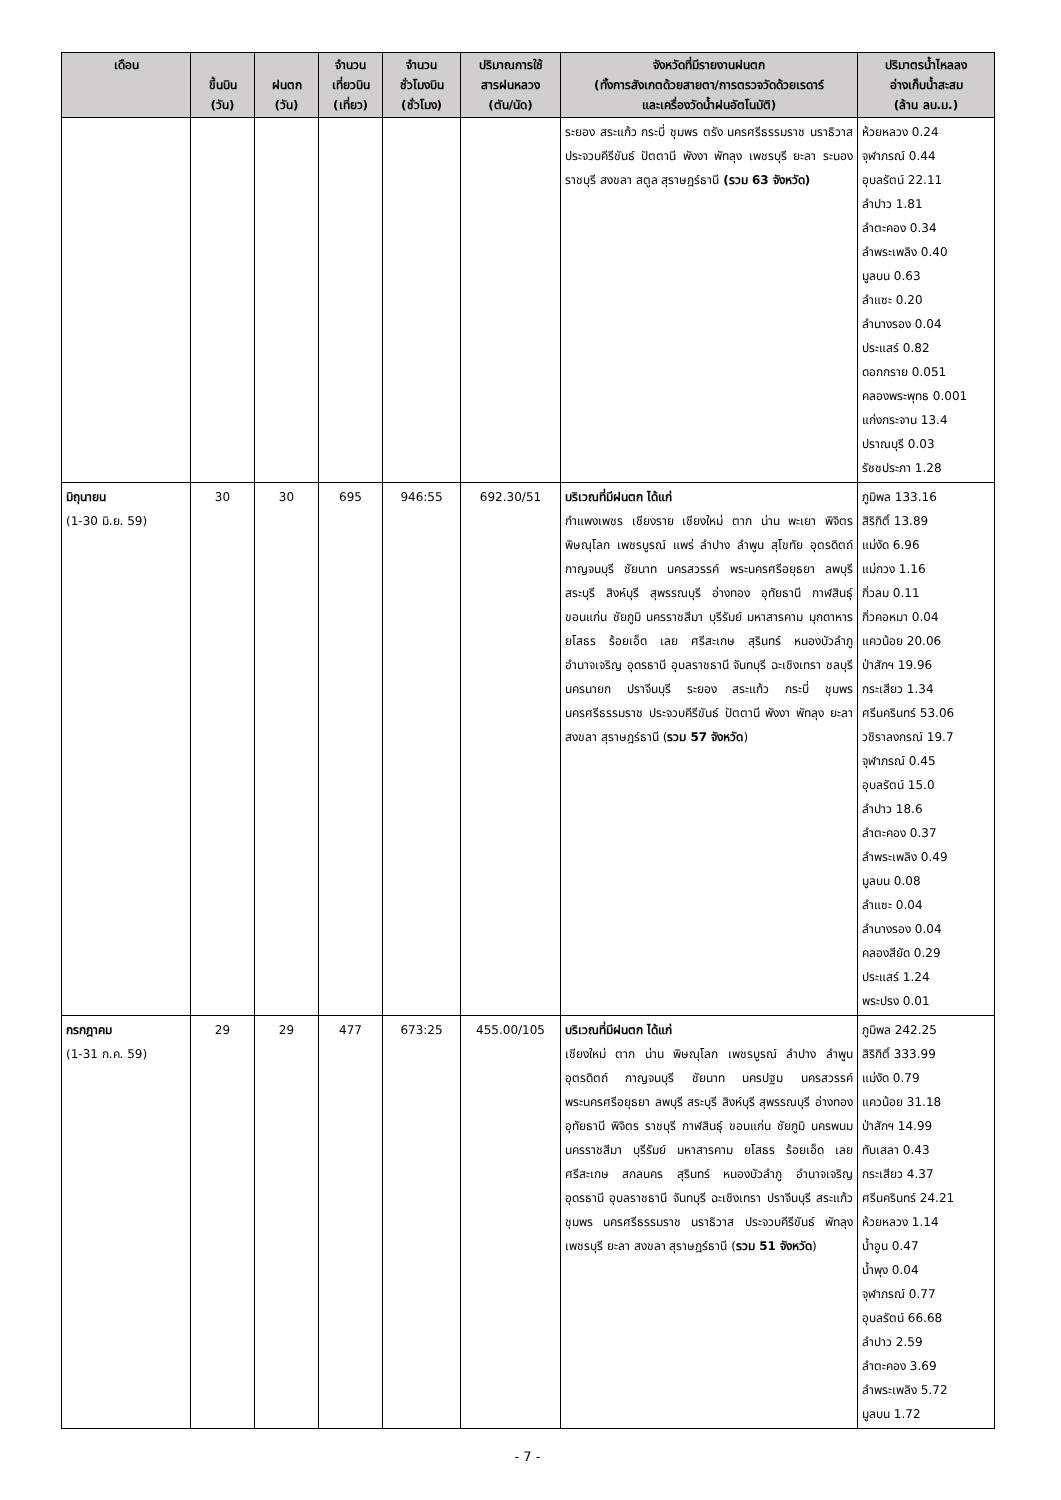| เดือน | ขึ้นบิน (วัน) | ฝนตก (วัน) | จำนวน เที่ยวบิน (เที่ยว) | จำนวน ชั่วโมงบิน (ชั่วโมง) | ปริมาณการใช้ สารฝนหลวง (ตัน/นัด) | จังหวัดที่มีรายงานฝนตก (ทั้งการสังเกตด้วยสายตา/การตรวจวัดด้วยเรดาร์ และเครื่องวัดน้ำฝนอัตโนมัติ) | ปริมาตรน้ำไหลลง อ่างเก็บน้ำสะสม (ล้าน ลบ.ม.) |
| --- | --- | --- | --- | --- | --- | --- | --- |
| | | | | | | ระยอง สระแก้ว กระบี่ ชุมพร ตรัง นครศรีธรรมราช นราธิวาส ประจวบคีรีขันธ์ ปัตตานี พังงา พัทลุง เพชรบุรี ยะลา ระนอง ราชบุรี สงขลา สตูล สุราษฎร์ธานี (รวม 63 จังหวัด) | ห้วยหลวง 0.24 จุฬาภรณ์ 0.44 อุบลรัตน์ 22.11 ลำปาว 1.81 ลำตะคอง 0.34 ลำพระเพลิง 0.40 มูลบน 0.63 ลำแซะ 0.20 ลำนางรอง 0.04 ประแสร์ 0.82 ดอกกราย 0.051 คลองพระพุทธ 0.001 แก่งกระจาน 13.4 ปราณบุรี 0.03 รัชชประภา 1.28 |
| มิถุนายน (1-30 มิ.ย. 59) | 30 | 30 | 695 | 946:55 | 692.30/51 | บริเวณที่มีฝนตก ได้แก่ กำแพงเพชร เชียงราย เชียงใหม่ ตาก น่าน พะเยา พิจิตร พิษณุโลก เพชรบูรณ์ แพร่ ลำปาง ลำพูน สุโขทัย อุตรดิตถ์ กาญจนบุรี ชัยนาท นครสวรรค์ พระนครศรีอยุธยา ลพบุรี สระบุรี สิงห์บุรี สุพรรณบุรี อ่างทอง อุทัยธานี กาฬสินธุ์ ขอนแก่น ชัยภูมิ นครราชสีมา บุรีรัมย์ มหาสารคาม มุกดาหาร ยโสธร ร้อยเอ็ด เลย ศรีสะเกษ สุรินทร์ หนองบัวลำภู อำนาจเจริญ อุดรธานี อุบลราชธานี จันทบุรี ฉะเชิงเทรา ชลบุรี นครนายก ปราจีนบุรี ระยอง สระแก้ว กระบี่ ชุมพร นครศรีธรรมราช ประจวบคีรีขันธ์ ปัตตานี พังงา พัทลุง ยะลา สงขลา สุราษฎร์ธานี ( รวม 57 จังหวัด ) | ภูมิพล 133.16 สิริกิติ์ 13.89 แม่งัด 6.96 แม่กวง 1.16 กิ่วลม 0.11 กิ่วคอหมา 0.04 แควน้อย 20.06 ป่าสักฯ 19.96 กระเสียว 1.34 ศรีนครินทร์ 53.06 วชิราลงกรณ์ 19.7 จุฬาภรณ์ 0.45 อุบลรัตน์ 15.0 ลำปาว 18.6 ลำตะคอง 0.37 ลำพระเพลิง 0.49 มูลบน 0.08 ลำแซะ 0.04 ลำนางรอง 0.04 คลองสียัด 0.29 ประแสร์ 1.24 พระปรง 0.01 |
| กรกฎาคม (1-31 ก.ค. 59) | 29 | 29 | 477 | 673:25 | 455.00/105 | บริเวณที่มีฝนตก ได้แก่ เชียงใหม่ ตาก น่าน พิษณุโลก เพชรบูรณ์ ลำปาง ลำพูน อุตรดิตถ์ กาญจนบุรี ชัยนาท นครปฐม นครสวรรค์ พระนครศรีอยุธยา ลพบุรี สระบุรี สิงห์บุรี สุพรรณบุรี อ่างทอง อุทัยธานี พิจิตร ราชบุรี กาฬสินธุ์ ขอนแก่น ชัยภูมิ นครพนม นครราชสีมา บุรีรัมย์ มหาสารคาม ยโสธร ร้อยเอ็ด เลย ศรีสะเกษ สกลนคร สุรินทร์ หนองบัวลำภู อำนาจเจริญ อุดรธานี อุบลราชธานี จันทบุรี ฉะเชิงเทรา ปราจีนบุรี สระแก้ว ชุมพร นครศรีธรรมราช นราธิวาส ประจวบคีรีขันธ์ พัทลุง เพชรบุรี ยะลา สงขลา สุราษฎร์ธานี ( รวม 51 จังหวัด ) | ภูมิพล 242.25 สิริกิติ์ 333.99 แม่งัด 0.79 แควน้อย 31.18 ป่าสักฯ 14.99 ทับเสลา 0.43 กระเสียว 4.37 ศรีนครินทร์ 24.21 ห้วยหลวง 1.14 น้ำอูน 0.47 น้ำพุง 0.04 จุฬาภรณ์ 0.77 อุบลรัตน์ 66.68 ลำปาว 2.59 ลำตะคอง 3.69 ลำพระเพลิง 5.72 มูลบน 1.72 |
- 7 -